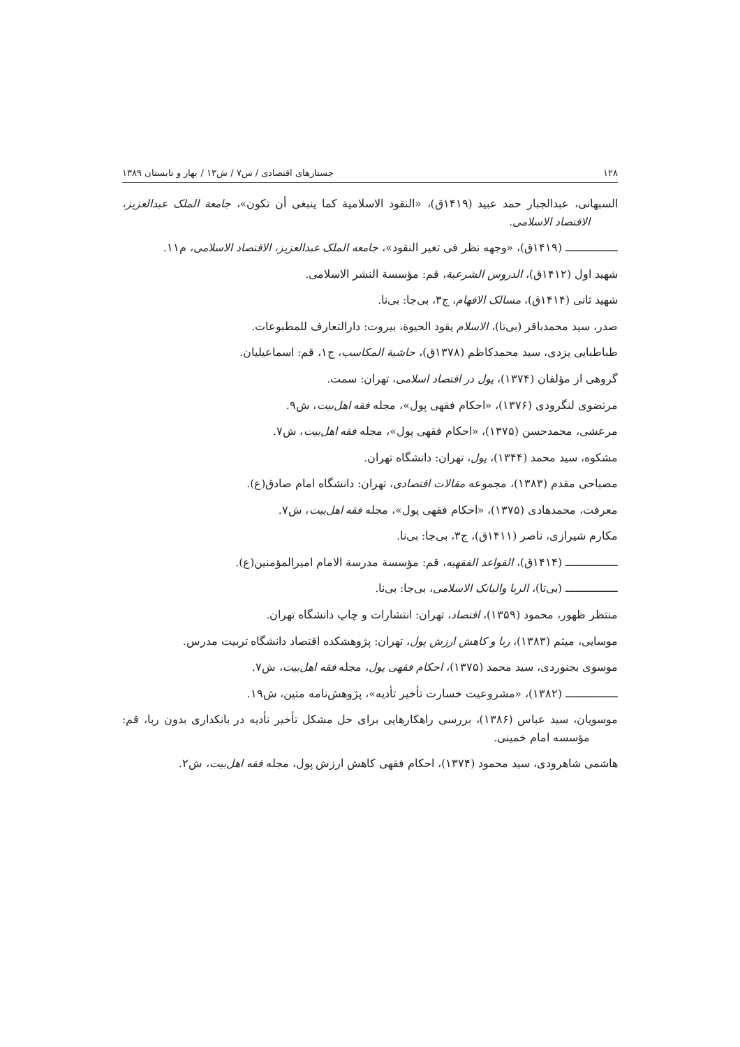۱۲۸ جستارهای اقتصادی / س۷ / ش۱۳ / بهار و تابستان ۱۳۸۹
السبهانی، عبدالجبار حمد عبید (۱۴۱۹ق)، «النقود الاسلامیة کما ینبغی أن تکون»، جامعة الملک عبدالعزیز، الاقتصاد الاسلامی.
ـــــــــــــــ (۱۴۱۹ق)، «وجهه نظر فی تغیر النقود»، جامعه الملک عبدالعزیز، الاقتصاد الاسلامی، م۱۱.
شهید اول (۱۴۱۲ق)، الدروس الشرعیة، قم: مؤسسة النشر الاسلامی.
شهید ثانی (۱۴۱۴ق)، مسالک الافهام، ج۳، بی‌جا: بی‌نا.
صدر، سید محمدباقر (بی‌تا)، الاسلام یقود الحیوة، بیروت: دارالتعارف للمطبوعات.
طباطبایی یزدی، سید محمدکاظم (۱۳۷۸ق)، حاشیة المکاسب، ج۱، قم: اسماعیلیان.
گروهی از مؤلفان (۱۳۷۴)، پول در اقتصاد اسلامی، تهران: سمت.
مرتضوی لنگرودی (۱۳۷۶)، «احکام فقهی پول»، مجله فقه اهل‌بیت، ش۹.
مرعشی، محمدحسن (۱۳۷۵)، «احکام فقهی پول»، مجله فقه اهل‌بیت، ش۷.
مشکوه، سید محمد (۱۳۴۴)، پول، تهران: دانشگاه تهران.
مصباحی مقدم (۱۳۸۳)، مجموعه مقالات اقتصادی، تهران: دانشگاه امام صادق(ع).
معرفت، محمدهادی (۱۳۷۵)، «احکام فقهی پول»، مجله فقه اهل‌بیت، ش۷.
مکارم شیرازی، ناصر (۱۴۱۱ق)، ج۳، بی‌جا: بی‌نا.
ـــــــــــــــ (۱۴۱۴ق)، القواعد الفقهیه، قم: مؤسسة مدرسة الامام امیرالمؤمنین(ع).
ـــــــــــــــ (بی‌تا)، الربا والبانک الاسلامی، بی‌جا: بی‌نا.
منتظر ظهور، محمود (۱۳۵۹)، اقتصاد، تهران: انتشارات و چاپ دانشگاه تهران.
موسایی، میثم (۱۳۸۳)، ربا و کاهش ارزش پول، تهران: پژوهشکده اقتصاد دانشگاه تربیت مدرس.
موسوی بجنوردی، سید محمد (۱۳۷۵)، احکام فقهی پول، مجله فقه اهل‌بیت، ش۷.
ـــــــــــــــ (۱۳۸۲)، «مشروعیت خسارت تأخیر تأدیه»، پژوهش‌نامه متین، ش۱۹.
موسویان، سید عباس (۱۳۸۶)، بررسی راهکارهایی برای حل مشکل تأخیر تأدیه در بانکداری بدون ربا، قم: مؤسسه امام خمینی.
هاشمی شاهرودی، سید محمود (۱۳۷۴)، احکام فقهی کاهش ارزش پول، مجله فقه اهل‌بیت، ش۲.